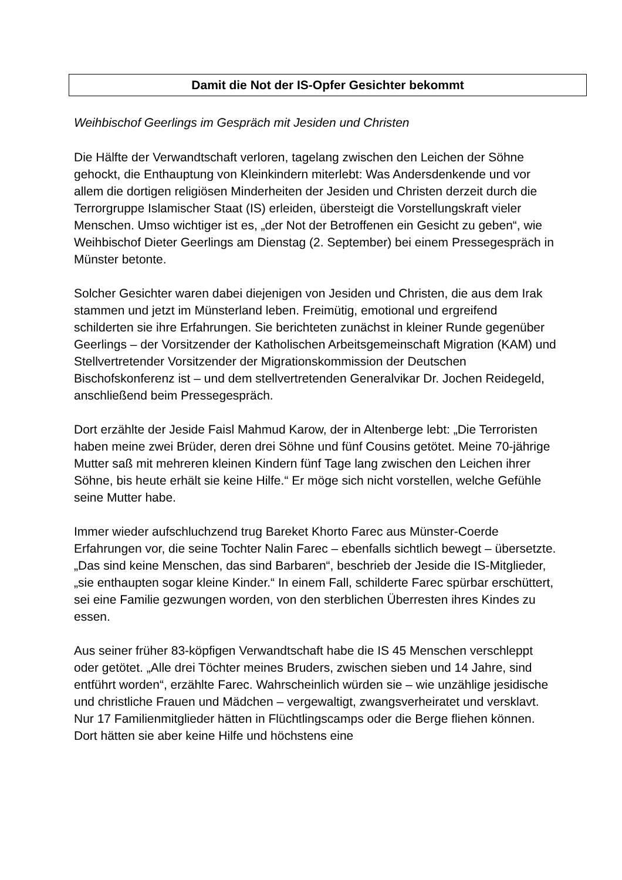Damit die Not der IS-Opfer Gesichter bekommt
Weihbischof Geerlings im Gespräch mit Jesiden und Christen
Die Hälfte der Verwandtschaft verloren, tagelang zwischen den Leichen der Söhne gehockt, die Enthauptung von Kleinkindern miterlebt: Was Andersdenkende und vor allem die dortigen religiösen Minderheiten der Jesiden und Christen derzeit durch die Terrorgruppe Islamischer Staat (IS) erleiden, übersteigt die Vorstellungskraft vieler Menschen. Umso wichtiger ist es, „der Not der Betroffenen ein Gesicht zu geben“, wie Weihbischof Dieter Geerlings am Dienstag (2. September) bei einem Pressegespräch in Münster betonte.
Solcher Gesichter waren dabei diejenigen von Jesiden und Christen, die aus dem Irak stammen und jetzt im Münsterland leben. Freimütig, emotional und ergreifend schilderten sie ihre Erfahrungen. Sie berichteten zunächst in kleiner Runde gegenüber Geerlings – der Vorsitzender der Katholischen Arbeitsgemeinschaft Migration (KAM) und Stellvertretender Vorsitzender der Migrationskommission der Deutschen Bischofskonferenz ist – und dem stellvertretenden Generalvikar Dr. Jochen Reidegeld, anschließend beim Pressegespräch.
Dort erzählte der Jeside Faisl Mahmud Karow, der in Altenberge lebt: „Die Terroristen haben meine zwei Brüder, deren drei Söhne und fünf Cousins getötet. Meine 70-jährige Mutter saß mit mehreren kleinen Kindern fünf Tage lang zwischen den Leichen ihrer Söhne, bis heute erhält sie keine Hilfe.“ Er möge sich nicht vorstellen, welche Gefühle seine Mutter habe.
Immer wieder aufschluchzend trug Bareket Khorto Farec aus Münster-Coerde Erfahrungen vor, die seine Tochter Nalin Farec – ebenfalls sichtlich bewegt – übersetzte. „Das sind keine Menschen, das sind Barbaren“, beschrieb der Jeside die IS-Mitglieder, „sie enthaupten sogar kleine Kinder.“ In einem Fall, schilderte Farec spürbar erschüttert, sei eine Familie gezwungen worden, von den sterblichen Überresten ihres Kindes zu essen.
Aus seiner früher 83-köpfigen Verwandtschaft habe die IS 45 Menschen verschleppt oder getötet. „Alle drei Töchter meines Bruders, zwischen sieben und 14 Jahre, sind entführt worden“, erzählte Farec. Wahrscheinlich würden sie – wie unzählige jesidische und christliche Frauen und Mädchen – vergewaltigt, zwangsverheiratet und versklavt. Nur 17 Familienmitglieder hätten in Flüchtlingscamps oder die Berge fliehen können. Dort hätten sie aber keine Hilfe und höchstens eine